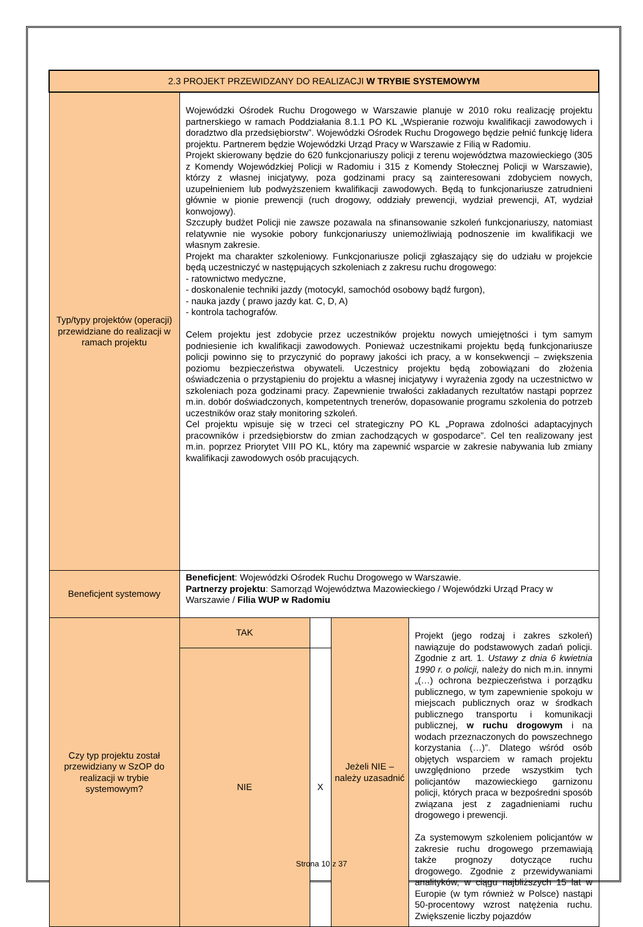| 2.3 PROJEKT PRZEWIDZANY DO REALIZACJI W TRYBIE SYSTEMOWYM | | | | |
| --- | --- | --- | --- | --- |
| Typ/typy projektów (operacji) przewidziane do realizacji w ramach projektu | Wojewódzki Ośrodek Ruchu Drogowego w Warszawie planuje w 2010 roku realizację projektu partnerskiego w ramach Poddziałania 8.1.1 PO KL „Wspieranie rozwoju kwalifikacji zawodowych i doradztwo dla przedsiębiorstw”. Wojewódzki Ośrodek Ruchu Drogowego będzie pełnić funkcję lidera projektu. Partnerem będzie Wojewódzki Urząd Pracy w Warszawie z Filią w Radomiu. Projekt skierowany będzie do 620 funkcjonariuszy policji z terenu województwa mazowieckiego (305 z Komendy Wojewódzkiej Policji w Radomiu i 315 z Komendy Stołecznej Policji w Warszawie), którzy z własnej inicjatywy, poza godzinami pracy są zainteresowani zdobyciem nowych, uzupełnieniem lub podwyższeniem kwalifikacji zawodowych. Będą to funkcjonariusze zatrudnieni głównie w pionie prewencji (ruch drogowy, oddziały prewencji, wydział prewencji, AT, wydział konwojowy). Szczupły budżet Policji nie zawsze pozawala na sfinansowanie szkoleń funkcjonariuszy, natomiast relatywnie nie wysokie pobory funkcjonariuszy uniemożliwiają podnoszenie im kwalifikacji we własnym zakresie. Projekt ma charakter szkoleniowy. Funkcjonariusze policji zgłaszający się do udziału w projekcie będą uczestniczyć w następujących szkoleniach z zakresu ruchu drogowego: - ratownictwo medyczne, - doskonalenie techniki jazdy (motocykl, samochód osobowy bądź furgon), - nauka jazdy ( prawo jazdy kat. C, D, A) - kontrola tachografów. Celem projektu jest zdobycie przez uczestników projektu nowych umiejętności i tym samym podniesienie ich kwalifikacji zawodowych. Ponieważ uczestnikami projektu będą funkcjonariusze policji powinno się to przyczynić do poprawy jakości ich pracy, a w konsekwencji – zwiększenia poziomu bezpieczeństwa obywateli. Uczestnicy projektu będą zobowiązani do złożenia oświadczenia o przystąpieniu do projektu a własnej inicjatywy i wyrażenia zgody na uczestnictwo w szkoleniach poza godzinami pracy. Zapewnienie trwałości zakładanych rezultatów nastąpi poprzez m.in. dobór doświadczonych, kompetentnych trenerów, dopasowanie programu szkolenia do potrzeb uczestników oraz stały monitoring szkoleń. Cel projektu wpisuje się w trzeci cel strategiczny PO KL „Poprawa zdolności adaptacyjnych pracowników i przedsiębiorstw do zmian zachodzących w gospodarce”. Cel ten realizowany jest m.in. poprzez Priorytet VIII PO KL, który ma zapewnić wsparcie w zakresie nabywania lub zmiany kwalifikacji zawodowych osób pracujących. | | | |
| Beneficjent systemowy | Beneficjent : Wojewódzki Ośrodek Ruchu Drogowego w Warszawie. Partnerzy projektu : Samorząd Województwa Mazowieckiego / Wojewódzki Urząd Pracy w Warszawie / Filia WUP w Radomiu | | | |
| Czy typ projektu został przewidziany w SzOP do realizacji w trybie systemowym? | TAK | | Jeżeli NIE – należy uzasadnić | Projekt (jego rodzaj i zakres szkoleń) nawiązuje do podstawowych zadań policji. Zgodnie z art. 1. Ustawy z dnia 6 kwietnia 1990 r. o policji, należy do nich m.in. innymi „(…) ochrona bezpieczeństwa i porządku publicznego, w tym zapewnienie spokoju w miejscach publicznych oraz w środkach publicznego transportu i komunikacji publicznej, w ruchu drogowym i na wodach przeznaczonych do powszechnego korzystania (…)”. Dlatego wśród osób objętych wsparciem w ramach projektu uwzględniono przede wszystkim tych policjantów mazowieckiego garnizonu policji, których praca w bezpośredni sposób związana jest z zagadnieniami ruchu drogowego i prewencji. Za systemowym szkoleniem policjantów w zakresie ruchu drogowego przemawiają także prognozy dotyczące ruchu drogowego. Zgodnie z przewidywaniami analityków, w ciągu najbliższych 15 lat w Europie (w tym również w Polsce) nastąpi 50-procentowy wzrost natężenia ruchu. Zwiększenie liczby pojazdów |
| | NIE | X | | |
Strona 10 z 37